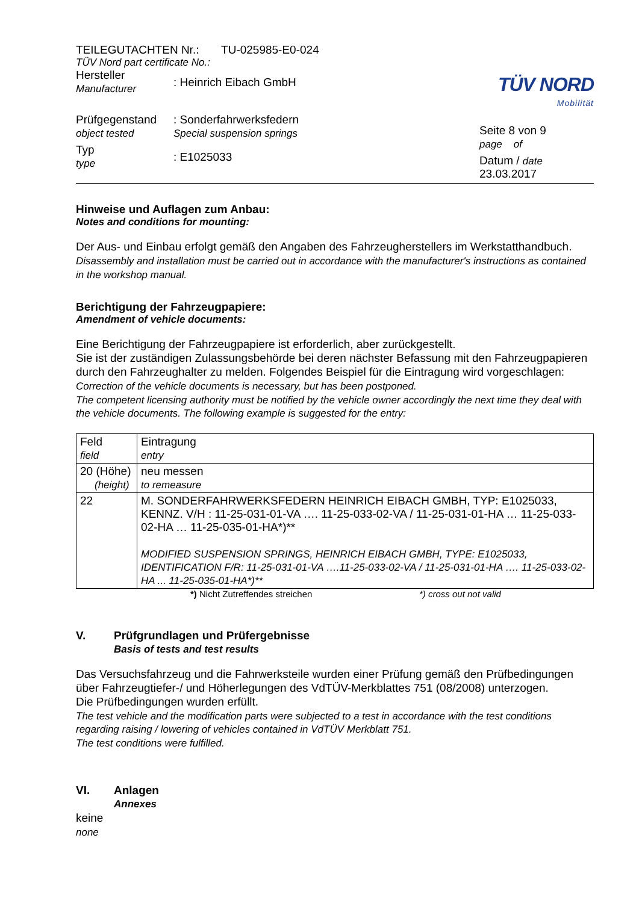TEILEGUTACHTEN Nr.: TU-025985-E0-024
TÜV Nord part certificate No.:
Hersteller
Manufacturer
: Heinrich Eibach GmbH
Prüfgegenstand
object tested
: Sonderfahrwerksfedern
Special suspension springs
Typ
type
: E1025033
TÜV NORD
Mobilität
Seite 8 von 9
page of
Datum / date
23.03.2017
Hinweise und Auflagen zum Anbau:
Notes and conditions for mounting:
Der Aus- und Einbau erfolgt gemäß den Angaben des Fahrzeugherstellers im Werkstatthandbuch.
Disassembly and installation must be carried out in accordance with the manufacturer's instructions as contained in the workshop manual.
Berichtigung der Fahrzeugpapiere:
Amendment of vehicle documents:
Eine Berichtigung der Fahrzeugpapiere ist erforderlich, aber zurückgestellt.
Sie ist der zuständigen Zulassungsbehörde bei deren nächster Befassung mit den Fahrzeugpapieren durch den Fahrzeughalter zu melden. Folgendes Beispiel für die Eintragung wird vorgeschlagen:
Correction of the vehicle documents is necessary, but has been postponed.
The competent licensing authority must be notified by the vehicle owner accordingly the next time they deal with the vehicle documents. The following example is suggested for the entry:
| Feld field | Eintragung entry |
| 20 (Höhe) (height) | neu messen to remeasure |
| 22 | M. SONDERFAHRWERKSFEDERN HEINRICH EIBACH GMBH, TYP: E1025033, KENNZ. V/H : 11-25-031-01-VA …. 11-25-033-02-VA / 11-25-031-01-HA … 11-25-033-02-HA … 11-25-035-01-HA*)** MODIFIED SUSPENSION SPRINGS, HEINRICH EIBACH GMBH, TYPE: E1025033, IDENTIFICATION F/R: 11-25-031-01-VA ….11-25-033-02-VA / 11-25-031-01-HA …. 11-25-033-02-HA ... 11-25-035-01-HA*)** |
*) Nicht Zutreffendes streichen *) cross out not valid
V. Prüfgrundlagen und Prüfergebnisse
Basis of tests and test results
Das Versuchsfahrzeug und die Fahrwerksteile wurden einer Prüfung gemäß den Prüfbedingungen über Fahrzeugtiefer-/ und Höherlegungen des VdTÜV-Merkblattes 751 (08/2008) unterzogen.
Die Prüfbedingungen wurden erfüllt.
The test vehicle and the modification parts were subjected to a test in accordance with the test conditions regarding raising / lowering of vehicles contained in VdTÜV Merkblatt 751.
The test conditions were fulfilled.
VI. Anlagen
Annexes
keine
none